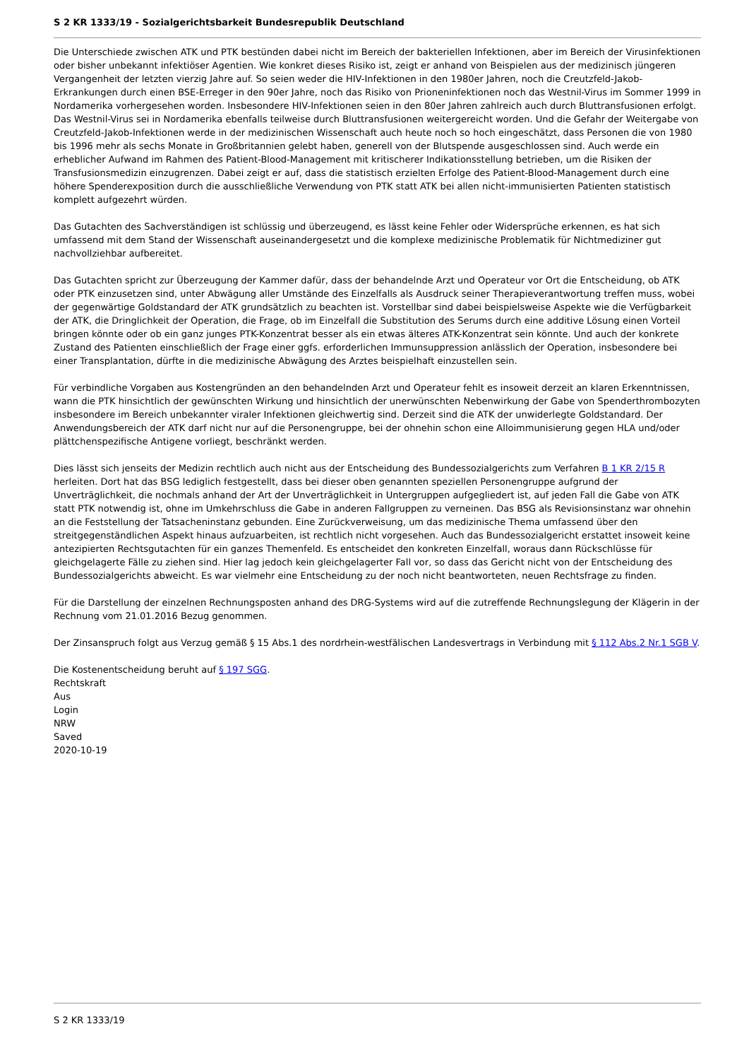S 2 KR 1333/19 - Sozialgerichtsbarkeit Bundesrepublik Deutschland
Die Unterschiede zwischen ATK und PTK bestünden dabei nicht im Bereich der bakteriellen Infektionen, aber im Bereich der Virusinfektionen oder bisher unbekannt infektiöser Agentien. Wie konkret dieses Risiko ist, zeigt er anhand von Beispielen aus der medizinisch jüngeren Vergangenheit der letzten vierzig Jahre auf. So seien weder die HIV-Infektionen in den 1980er Jahren, noch die Creutzfeld-Jakob-Erkrankungen durch einen BSE-Erreger in den 90er Jahre, noch das Risiko von Prioneninfektionen noch das Westnil-Virus im Sommer 1999 in Nordamerika vorhergesehen worden. Insbesondere HIV-Infektionen seien in den 80er Jahren zahlreich auch durch Bluttransfusionen erfolgt. Das Westnil-Virus sei in Nordamerika ebenfalls teilweise durch Bluttransfusionen weitergereicht worden. Und die Gefahr der Weitergabe von Creutzfeld-Jakob-Infektionen werde in der medizinischen Wissenschaft auch heute noch so hoch eingeschätzt, dass Personen die von 1980 bis 1996 mehr als sechs Monate in Großbritannien gelebt haben, generell von der Blutspende ausgeschlossen sind. Auch werde ein erheblicher Aufwand im Rahmen des Patient-Blood-Management mit kritischerer Indikationsstellung betrieben, um die Risiken der Transfusionsmedizin einzugrenzen. Dabei zeigt er auf, dass die statistisch erzielten Erfolge des Patient-Blood-Management durch eine höhere Spenderexposition durch die ausschließliche Verwendung von PTK statt ATK bei allen nicht-immunisierten Patienten statistisch komplett aufgezehrt würden.
Das Gutachten des Sachverständigen ist schlüssig und überzeugend, es lässt keine Fehler oder Widersprüche erkennen, es hat sich umfassend mit dem Stand der Wissenschaft auseinandergesetzt und die komplexe medizinische Problematik für Nichtmediziner gut nachvollziehbar aufbereitet.
Das Gutachten spricht zur Überzeugung der Kammer dafür, dass der behandelnde Arzt und Operateur vor Ort die Entscheidung, ob ATK oder PTK einzusetzen sind, unter Abwägung aller Umstände des Einzelfalls als Ausdruck seiner Therapieverantwortung treffen muss, wobei der gegenwärtige Goldstandard der ATK grundsätzlich zu beachten ist. Vorstellbar sind dabei beispielsweise Aspekte wie die Verfügbarkeit der ATK, die Dringlichkeit der Operation, die Frage, ob im Einzelfall die Substitution des Serums durch eine additive Lösung einen Vorteil bringen könnte oder ob ein ganz junges PTK-Konzentrat besser als ein etwas älteres ATK-Konzentrat sein könnte. Und auch der konkrete Zustand des Patienten einschließlich der Frage einer ggfs. erforderlichen Immunsuppression anlässlich der Operation, insbesondere bei einer Transplantation, dürfte in die medizinische Abwägung des Arztes beispielhaft einzustellen sein.
Für verbindliche Vorgaben aus Kostengründen an den behandelnden Arzt und Operateur fehlt es insoweit derzeit an klaren Erkenntnissen, wann die PTK hinsichtlich der gewünschten Wirkung und hinsichtlich der unerwünschten Nebenwirkung der Gabe von Spenderthrombozyten insbesondere im Bereich unbekannter viraler Infektionen gleichwertig sind. Derzeit sind die ATK der unwiderlegte Goldstandard. Der Anwendungsbereich der ATK darf nicht nur auf die Personengruppe, bei der ohnehin schon eine Alloimmunisierung gegen HLA und/oder plättchenspezifische Antigene vorliegt, beschränkt werden.
Dies lässt sich jenseits der Medizin rechtlich auch nicht aus der Entscheidung des Bundessozialgerichts zum Verfahren B 1 KR 2/15 R herleiten. Dort hat das BSG lediglich festgestellt, dass bei dieser oben genannten speziellen Personengruppe aufgrund der Unverträglichkeit, die nochmals anhand der Art der Unverträglichkeit in Untergruppen aufgegliedert ist, auf jeden Fall die Gabe von ATK statt PTK notwendig ist, ohne im Umkehrschluss die Gabe in anderen Fallgruppen zu verneinen. Das BSG als Revisionsinstanz war ohnehin an die Feststellung der Tatsacheninstanz gebunden. Eine Zurückverweisung, um das medizinische Thema umfassend über den streitgegenständlichen Aspekt hinaus aufzuarbeiten, ist rechtlich nicht vorgesehen. Auch das Bundessozialgericht erstattet insoweit keine antezipierten Rechtsgutachten für ein ganzes Themenfeld. Es entscheidet den konkreten Einzelfall, woraus dann Rückschlüsse für gleichgelagerte Fälle zu ziehen sind. Hier lag jedoch kein gleichgelagerter Fall vor, so dass das Gericht nicht von der Entscheidung des Bundessozialgerichts abweicht. Es war vielmehr eine Entscheidung zu der noch nicht beantworteten, neuen Rechtsfrage zu finden.
Für die Darstellung der einzelnen Rechnungsposten anhand des DRG-Systems wird auf die zutreffende Rechnungslegung der Klägerin in der Rechnung vom 21.01.2016 Bezug genommen.
Der Zinsanspruch folgt aus Verzug gemäß § 15 Abs.1 des nordrhein-westfälischen Landesvertrags in Verbindung mit § 112 Abs.2 Nr.1 SGB V.
Die Kostenentscheidung beruht auf § 197 SGG.
Rechtskraft
Aus
Login
NRW
Saved
2020-10-19
S 2 KR 1333/19